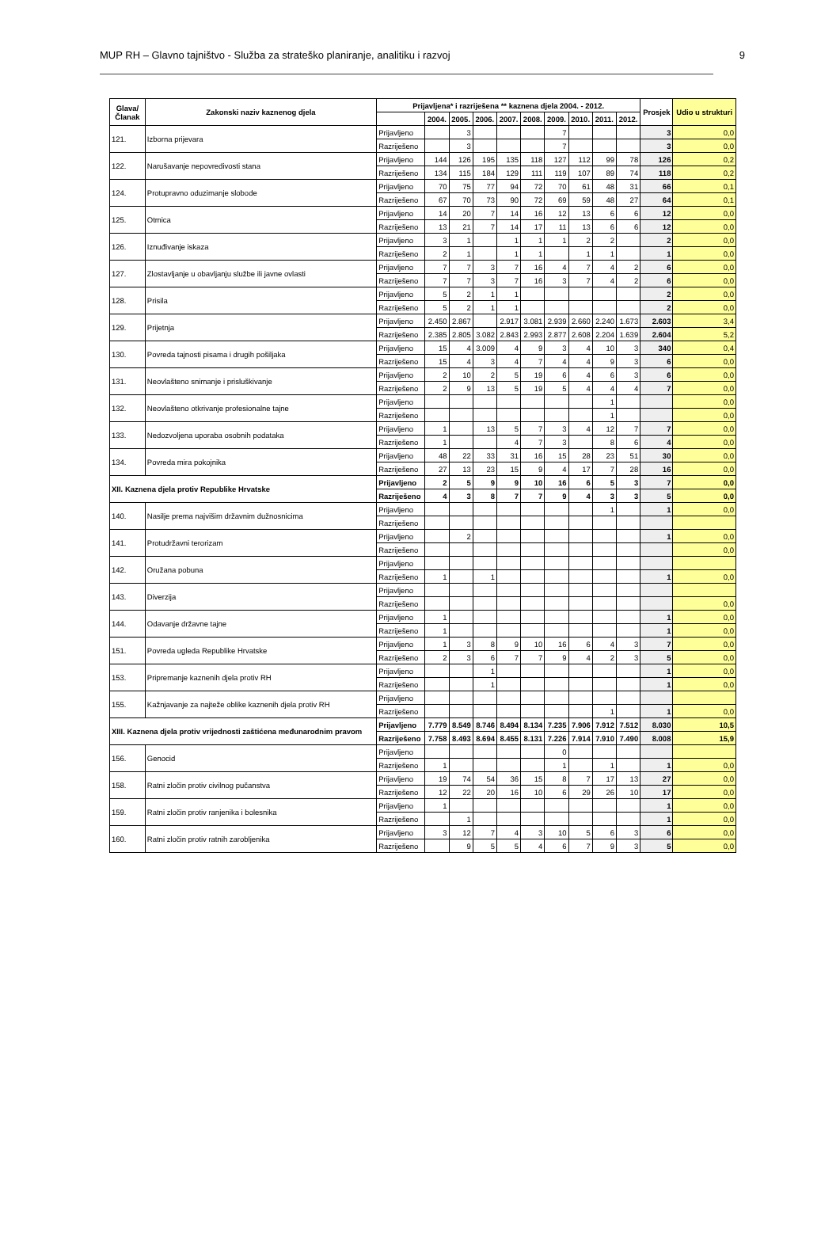MUP RH – Glavno tajništvo - Služba za strateško planiranje, analitiku i razvoj 9
| Glava/ Članak | Zakonski naziv kaznenog djela | Prijavljena* i razriješena ** kaznena djela 2004. - 2012. | | | | | | | | | | Prosjek | Udio u strukturi |
| --- | --- | --- | --- | --- | --- | --- | --- | --- | --- | --- | --- | --- | --- |
| | | | 2004. | 2005. | 2006. | 2007. | 2008. | 2009. | 2010. | 2011. | 2012. | | |
| 121. | Izborna prijevara | Prijavljeno | | 3 | | | | 7 | | | | 3 | 0,0 |
| | | Razriješeno | | 3 | | | | 7 | | | | 3 | 0,0 |
| 122. | Narušavanje nepovredivosti stana | Prijavljeno | 144 | 126 | 195 | 135 | 118 | 127 | 112 | 99 | 78 | 126 | 0,2 |
| | | Razriješeno | 134 | 115 | 184 | 129 | 111 | 119 | 107 | 89 | 74 | 118 | 0,2 |
| 124. | Protupravno oduzimanje slobode | Prijavljeno | 70 | 75 | 77 | 94 | 72 | 70 | 61 | 48 | 31 | 66 | 0,1 |
| | | Razriješeno | 67 | 70 | 73 | 90 | 72 | 69 | 59 | 48 | 27 | 64 | 0,1 |
| 125. | Otmica | Prijavljeno | 14 | 20 | 7 | 14 | 16 | 12 | 13 | 6 | 6 | 12 | 0,0 |
| | | Razriješeno | 13 | 21 | 7 | 14 | 17 | 11 | 13 | 6 | 6 | 12 | 0,0 |
| 126. | Iznuđivanje iskaza | Prijavljeno | 3 | 1 | | 1 | 1 | 1 | 2 | 2 | | 2 | 0,0 |
| | | Razriješeno | 2 | 1 | | 1 | 1 | | 1 | 1 | | 1 | 0,0 |
| 127. | Zlostavljanje u obavljanju službe ili javne ovlasti | Prijavljeno | 7 | 7 | 3 | 7 | 16 | 4 | 7 | 4 | 2 | 6 | 0,0 |
| | | Razriješeno | 7 | 7 | 3 | 7 | 16 | 3 | 7 | 4 | 2 | 6 | 0,0 |
| 128. | Prisila | Prijavljeno | 5 | 2 | 1 | 1 | | | | | | 2 | 0,0 |
| | | Razriješeno | 5 | 2 | 1 | 1 | | | | | | 2 | 0,0 |
| 129. | Prijetnja | Prijavljeno | 2.450 | 2.867 | | 2.917 | 3.081 | 2.939 | 2.660 | 2.240 | 1.673 | 2.603 | 3,4 |
| | | Razriješeno | 2.385 | 2.805 | 3.082 | 2.843 | 2.993 | 2.877 | 2.608 | 2.204 | 1.639 | 2.604 | 5,2 |
| 130. | Povreda tajnosti pisama i drugih pošiljaka | Prijavljeno | 15 | 4 | 3.009 | 4 | 9 | 3 | 4 | 10 | 3 | 340 | 0,4 |
| | | Razriješeno | 15 | 4 | 3 | 4 | 7 | 4 | 4 | 9 | 3 | 6 | 0,0 |
| 131. | Neovlašteno snimanje i prisluškivanje | Prijavljeno | 2 | 10 | 2 | 5 | 19 | 6 | 4 | 6 | 3 | 6 | 0,0 |
| | | Razriješeno | 2 | 9 | 13 | 5 | 19 | 5 | 4 | 4 | 4 | 7 | 0,0 |
| 132. | Neovlašteno otkrivanje profesionalne tajne | Prijavljeno | | | | | | | | 1 | | | 0,0 |
| | | Razriješeno | | | | | | | | 1 | | | 0,0 |
| 133. | Nedozvoljena uporaba osobnih podataka | Prijavljeno | 1 | | 13 | 5 | 7 | 3 | 4 | 12 | 7 | 7 | 0,0 |
| | | Razriješeno | 1 | | | 4 | 7 | 3 | | 8 | 6 | 4 | 0,0 |
| 134. | Povreda mira pokojnika | Prijavljeno | 48 | 22 | 33 | 31 | 16 | 15 | 28 | 23 | 51 | 30 | 0,0 |
| | | Razriješeno | 27 | 13 | 23 | 15 | 9 | 4 | 17 | 7 | 28 | 16 | 0,0 |
| XII. Kaznena djela protiv Republike Hrvatske | | Prijavljeno | 2 | 5 | 9 | 9 | 10 | 16 | 6 | 5 | 3 | 7 | 0,0 |
| | | Razriješeno | 4 | 3 | 8 | 7 | 7 | 9 | 4 | 3 | 3 | 5 | 0,0 |
| 140. | Nasilje prema najvišim državnim dužnosnicima | Prijavljeno | | | | | | | | 1 | | 1 | 0,0 |
| | | Razriješeno | | | | | | | | | | | |
| 141. | Protudržavni terorizam | Prijavljeno | | 2 | | | | | | | | 1 | 0,0 |
| | | Razriješeno | | | | | | | | | | | 0,0 |
| 142. | Oružana pobuna | Prijavljeno | | | | | | | | | | | |
| | | Razriješeno | 1 | | 1 | | | | | | | 1 | 0,0 |
| 143. | Diverzija | Prijavljeno | | | | | | | | | | | |
| | | Razriješeno | | | | | | | | | | | 0,0 |
| 144. | Odavanje državne tajne | Prijavljeno | 1 | | | | | | | | | 1 | 0,0 |
| | | Razriješeno | 1 | | | | | | | | | 1 | 0,0 |
| 151. | Povreda ugleda Republike Hrvatske | Prijavljeno | 1 | 3 | 8 | 9 | 10 | 16 | 6 | 4 | 3 | 7 | 0,0 |
| | | Razriješeno | 2 | 3 | 6 | 7 | 7 | 9 | 4 | 2 | 3 | 5 | 0,0 |
| 153. | Pripremanje kaznenih djela protiv RH | Prijavljeno | | | 1 | | | | | | | 1 | 0,0 |
| | | Razriješeno | | | 1 | | | | | | | 1 | 0,0 |
| 155. | Kažnjavanje za najteže oblike kaznenih djela protiv RH | Prijavljeno | | | | | | | | | | | |
| | | Razriješeno | | | | | | | | 1 | | 1 | 0,0 |
| XIII. Kaznena djela protiv vrijednosti zaštićena međunarodnim pravom | | Prijavljeno | 7.779 | 8.549 | 8.746 | 8.494 | 8.134 | 7.235 | 7.906 | 7.912 | 7.512 | 8.030 | 10,5 |
| | | Razriješeno | 7.758 | 8.493 | 8.694 | 8.455 | 8.131 | 7.226 | 7.914 | 7.910 | 7.490 | 8.008 | 15,9 |
| 156. | Genocid | Prijavljeno | | | | | | 0 | | | | | |
| | | Razriješeno | 1 | | | | | 1 | | 1 | | 1 | 0,0 |
| 158. | Ratni zločin protiv civilnog pučanstva | Prijavljeno | 19 | 74 | 54 | 36 | 15 | 8 | 7 | 17 | 13 | 27 | 0,0 |
| | | Razriješeno | 12 | 22 | 20 | 16 | 10 | 6 | 29 | 26 | 10 | 17 | 0,0 |
| 159. | Ratni zločin protiv ranjenika i bolesnika | Prijavljeno | 1 | | | | | | | | | 1 | 0,0 |
| | | Razriješeno | | 1 | | | | | | | | 1 | 0,0 |
| 160. | Ratni zločin protiv ratnih zarobljenika | Prijavljeno | 3 | 12 | 7 | 4 | 3 | 10 | 5 | 6 | 3 | 6 | 0,0 |
| | | Razriješeno | | 9 | 5 | 5 | 4 | 6 | 7 | 9 | 3 | 5 | 0,0 |